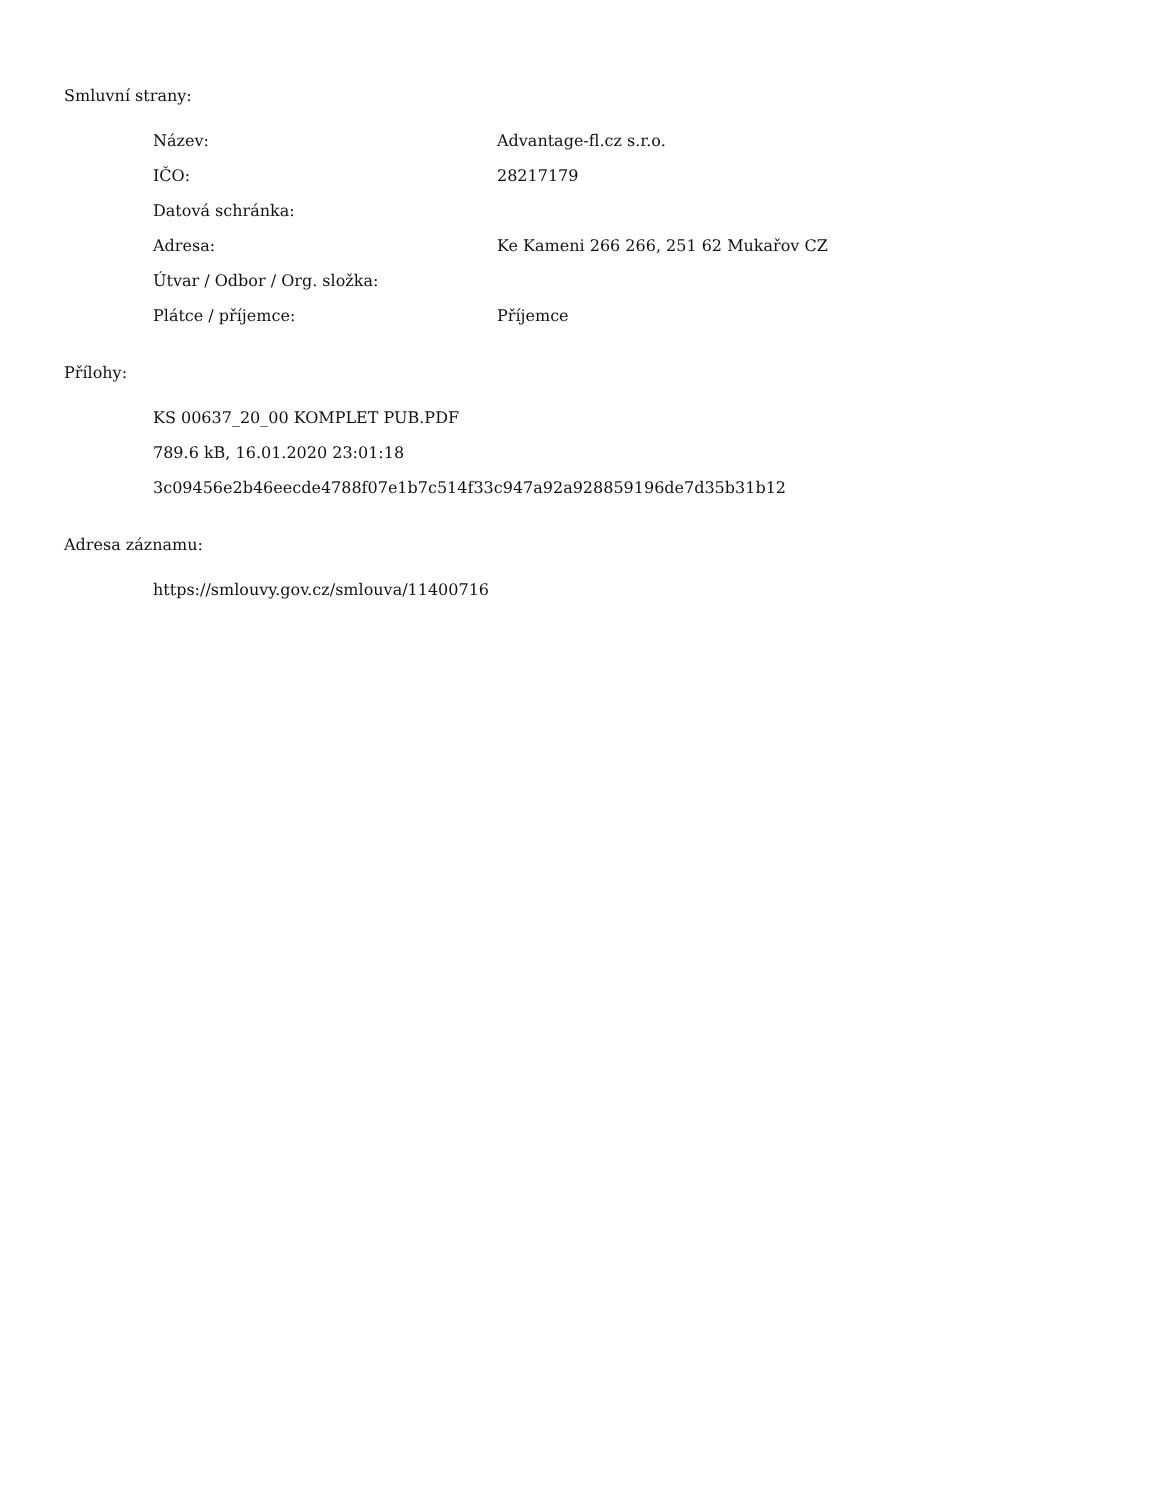Smluvní strany:
| Název: | Advantage-fl.cz s.r.o. |
| IČO: | 28217179 |
| Datová schránka: | |
| Adresa: | Ke Kameni 266 266, 251 62 Mukařov CZ |
| Útvar / Odbor / Org. složka: | |
| Plátce / příjemce: | Příjemce |
Přílohy:
KS 00637_20_00 KOMPLET PUB.PDF
789.6 kB, 16.01.2020 23:01:18
3c09456e2b46eecde4788f07e1b7c514f33c947a92a928859196de7d35b31b12
Adresa záznamu:
https://smlouvy.gov.cz/smlouva/11400716